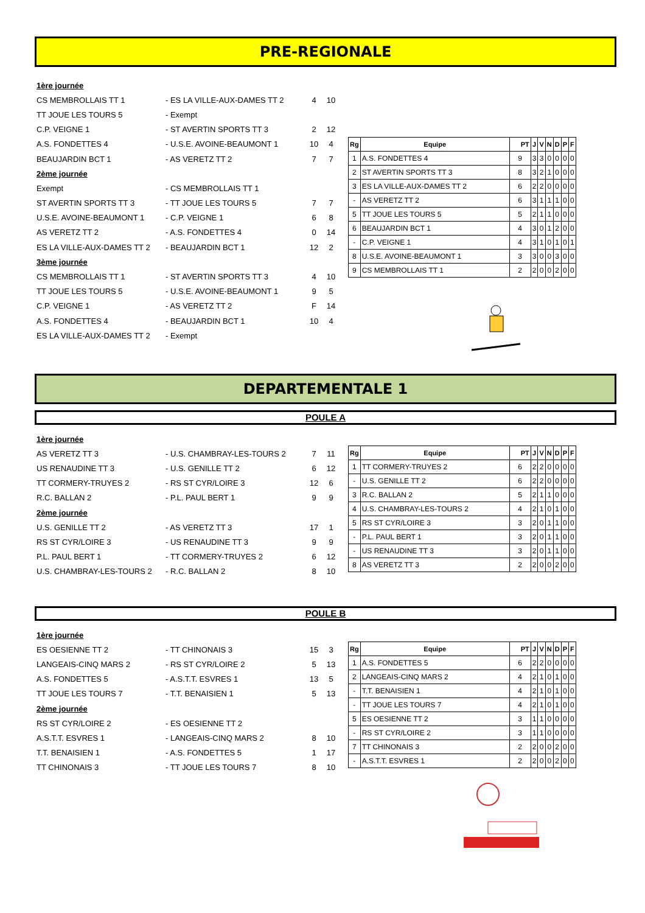PRE-REGIONALE
| 1ère journée | | | |
| CS MEMBROLLAIS TT 1 | - ES LA VILLE-AUX-DAMES TT 2 | 4 | 10 |
| TT JOUE LES TOURS 5 | - Exempt | | |
| C.P. VEIGNE 1 | - ST AVERTIN SPORTS TT 3 | 2 | 12 |
| A.S. FONDETTES 4 | - U.S.E. AVOINE-BEAUMONT 1 | 10 | 4 |
| BEAUJARDIN BCT 1 | - AS VERETZ TT 2 | 7 | 7 |
| 2ème journée | | | |
| Exempt | - CS MEMBROLLAIS TT 1 | | |
| ST AVERTIN SPORTS TT 3 | - TT JOUE LES TOURS 5 | 7 | 7 |
| U.S.E. AVOINE-BEAUMONT 1 | - C.P. VEIGNE 1 | 6 | 8 |
| AS VERETZ TT 2 | - A.S. FONDETTES 4 | 0 | 14 |
| ES LA VILLE-AUX-DAMES TT 2 | - BEAUJARDIN BCT 1 | 12 | 2 |
| 3ème journée | | | |
| CS MEMBROLLAIS TT 1 | - ST AVERTIN SPORTS TT 3 | 4 | 10 |
| TT JOUE LES TOURS 5 | - U.S.E. AVOINE-BEAUMONT 1 | 9 | 5 |
| C.P. VEIGNE 1 | - AS VERETZ TT 2 | F | 14 |
| A.S. FONDETTES 4 | - BEAUJARDIN BCT 1 | 10 | 4 |
| ES LA VILLE-AUX-DAMES TT 2 | - Exempt | | |
| Rg | Equipe | PT | J | V | N | D | P | F |
| --- | --- | --- | --- | --- | --- | --- | --- | --- |
| 1 | A.S. FONDETTES 4 | 9 | 3 | 3 | 0 | 0 | 0 | 0 |
| 2 | ST AVERTIN SPORTS TT 3 | 8 | 3 | 2 | 1 | 0 | 0 | 0 |
| 3 | ES LA VILLE-AUX-DAMES TT 2 | 6 | 2 | 2 | 0 | 0 | 0 | 0 |
| - | AS VERETZ TT 2 | 6 | 3 | 1 | 1 | 1 | 0 | 0 |
| 5 | TT JOUE LES TOURS 5 | 5 | 2 | 1 | 1 | 0 | 0 | 0 |
| 6 | BEAUJARDIN BCT 1 | 4 | 3 | 0 | 1 | 2 | 0 | 0 |
| - | C.P. VEIGNE 1 | 4 | 3 | 1 | 0 | 1 | 0 | 1 |
| 8 | U.S.E. AVOINE-BEAUMONT 1 | 3 | 3 | 0 | 0 | 3 | 0 | 0 |
| 9 | CS MEMBROLLAIS TT 1 | 2 | 2 | 0 | 0 | 2 | 0 | 0 |
DEPARTEMENTALE 1
POULE A
| 1ère journée | | | |
| AS VERETZ TT 3 | - U.S. CHAMBRAY-LES-TOURS 2 | 7 | 11 |
| US RENAUDINE TT 3 | - U.S. GENILLE TT 2 | 6 | 12 |
| TT CORMERY-TRUYES 2 | - RS ST CYR/LOIRE 3 | 12 | 6 |
| R.C. BALLAN 2 | - P.L. PAUL BERT 1 | 9 | 9 |
| 2ème journée | | | |
| U.S. GENILLE TT 2 | - AS VERETZ TT 3 | 17 | 1 |
| RS ST CYR/LOIRE 3 | - US RENAUDINE TT 3 | 9 | 9 |
| P.L. PAUL BERT 1 | - TT CORMERY-TRUYES 2 | 6 | 12 |
| U.S. CHAMBRAY-LES-TOURS 2 | - R.C. BALLAN 2 | 8 | 10 |
| Rg | Equipe | PT | J | V | N | D | P | F |
| --- | --- | --- | --- | --- | --- | --- | --- | --- |
| 1 | TT CORMERY-TRUYES 2 | 6 | 2 | 2 | 0 | 0 | 0 | 0 |
| - | U.S. GENILLE TT 2 | 6 | 2 | 2 | 0 | 0 | 0 | 0 |
| 3 | R.C. BALLAN 2 | 5 | 2 | 1 | 1 | 0 | 0 | 0 |
| 4 | U.S. CHAMBRAY-LES-TOURS 2 | 4 | 2 | 1 | 0 | 1 | 0 | 0 |
| 5 | RS ST CYR/LOIRE 3 | 3 | 2 | 0 | 1 | 1 | 0 | 0 |
| - | P.L. PAUL BERT 1 | 3 | 2 | 0 | 1 | 1 | 0 | 0 |
| - | US RENAUDINE TT 3 | 3 | 2 | 0 | 1 | 1 | 0 | 0 |
| 8 | AS VERETZ TT 3 | 2 | 2 | 0 | 0 | 2 | 0 | 0 |
POULE B
| 1ère journée | | | |
| ES OESIENNE TT 2 | - TT CHINONAIS 3 | 15 | 3 |
| LANGEAIS-CINQ MARS 2 | - RS ST CYR/LOIRE 2 | 5 | 13 |
| A.S. FONDETTES 5 | - A.S.T.T. ESVRES 1 | 13 | 5 |
| TT JOUE LES TOURS 7 | - T.T. BENAISIEN 1 | 5 | 13 |
| 2ème journée | | | |
| RS ST CYR/LOIRE 2 | - ES OESIENNE TT 2 | | |
| A.S.T.T. ESVRES 1 | - LANGEAIS-CINQ MARS 2 | 8 | 10 |
| T.T. BENAISIEN 1 | - A.S. FONDETTES 5 | 1 | 17 |
| TT CHINONAIS 3 | - TT JOUE LES TOURS 7 | 8 | 10 |
| Rg | Equipe | PT | J | V | N | D | P | F |
| --- | --- | --- | --- | --- | --- | --- | --- | --- |
| 1 | A.S. FONDETTES 5 | 6 | 2 | 2 | 0 | 0 | 0 | 0 |
| 2 | LANGEAIS-CINQ MARS 2 | 4 | 2 | 1 | 0 | 1 | 0 | 0 |
| - | T.T. BENAISIEN 1 | 4 | 2 | 1 | 0 | 1 | 0 | 0 |
| - | TT JOUE LES TOURS 7 | 4 | 2 | 1 | 0 | 1 | 0 | 0 |
| 5 | ES OESIENNE TT 2 | 3 | 1 | 1 | 0 | 0 | 0 | 0 |
| - | RS ST CYR/LOIRE 2 | 3 | 1 | 1 | 0 | 0 | 0 | 0 |
| 7 | TT CHINONAIS 3 | 2 | 2 | 0 | 0 | 2 | 0 | 0 |
| - | A.S.T.T. ESVRES 1 | 2 | 2 | 0 | 0 | 2 | 0 | 0 |